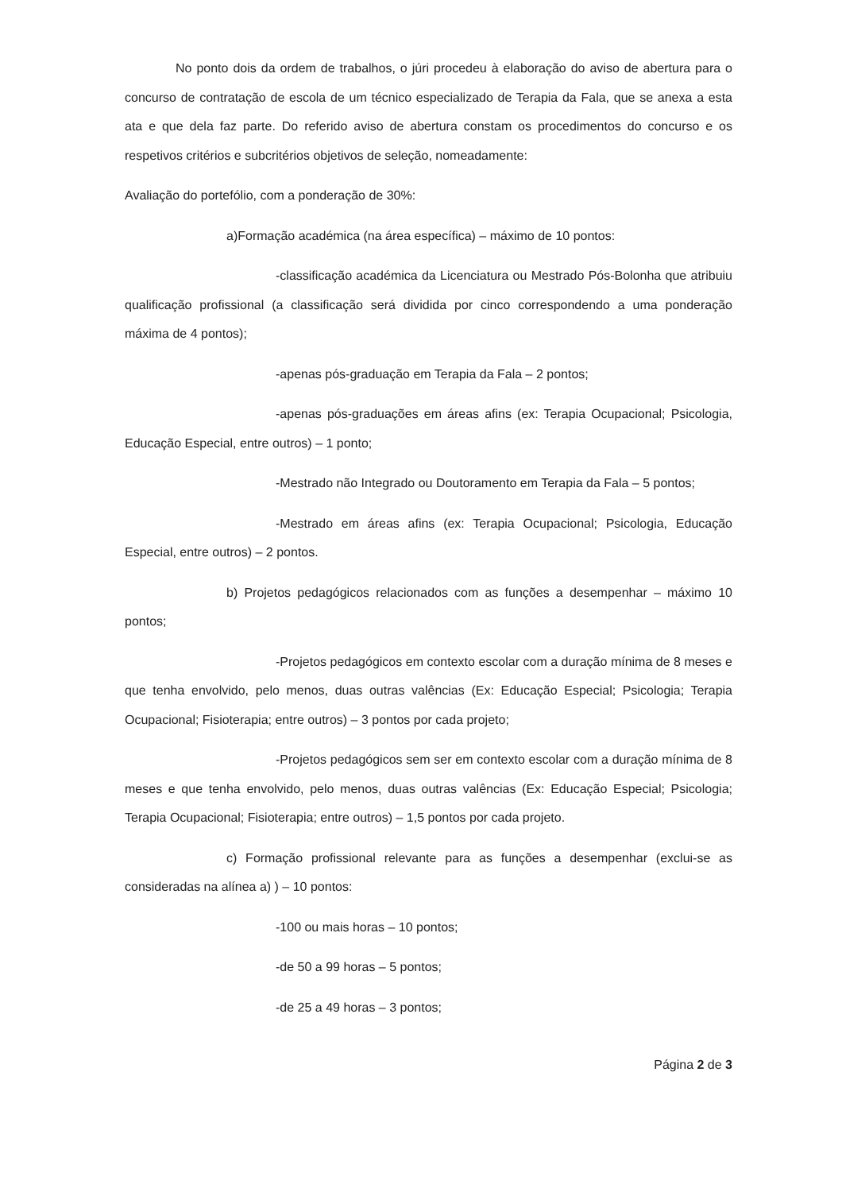No ponto dois da ordem de trabalhos, o júri procedeu à elaboração do aviso de abertura para o concurso de contratação de escola de um técnico especializado de Terapia da Fala, que se anexa a esta ata e que dela faz parte. Do referido aviso de abertura constam os procedimentos do concurso e os respetivos critérios e subcritérios objetivos de seleção, nomeadamente:
Avaliação do portefólio, com a ponderação de 30%:
a)Formação académica (na área específica) – máximo de 10 pontos:
-classificação académica da Licenciatura ou Mestrado Pós-Bolonha que atribuiu qualificação profissional (a classificação será dividida por cinco correspondendo a uma ponderação máxima de 4 pontos);
-apenas pós-graduação em Terapia da Fala – 2 pontos;
-apenas pós-graduações em áreas afins (ex: Terapia Ocupacional; Psicologia, Educação Especial, entre outros) – 1 ponto;
-Mestrado não Integrado ou Doutoramento em Terapia da Fala – 5 pontos;
-Mestrado em áreas afins (ex: Terapia Ocupacional; Psicologia, Educação Especial, entre outros) – 2 pontos.
b) Projetos pedagógicos relacionados com as funções a desempenhar – máximo 10 pontos;
-Projetos pedagógicos em contexto escolar com a duração mínima de 8 meses e que tenha envolvido, pelo menos, duas outras valências (Ex: Educação Especial; Psicologia; Terapia Ocupacional; Fisioterapia; entre outros) – 3 pontos por cada projeto;
-Projetos pedagógicos sem ser em contexto escolar com a duração mínima de 8 meses e que tenha envolvido, pelo menos, duas outras valências (Ex: Educação Especial; Psicologia; Terapia Ocupacional; Fisioterapia; entre outros) – 1,5 pontos por cada projeto.
c) Formação profissional relevante para as funções a desempenhar (exclui-se as consideradas na alínea a) ) – 10 pontos:
-100 ou mais horas – 10 pontos;
-de 50 a 99 horas – 5 pontos;
-de 25 a 49 horas – 3 pontos;
Página 2 de 3